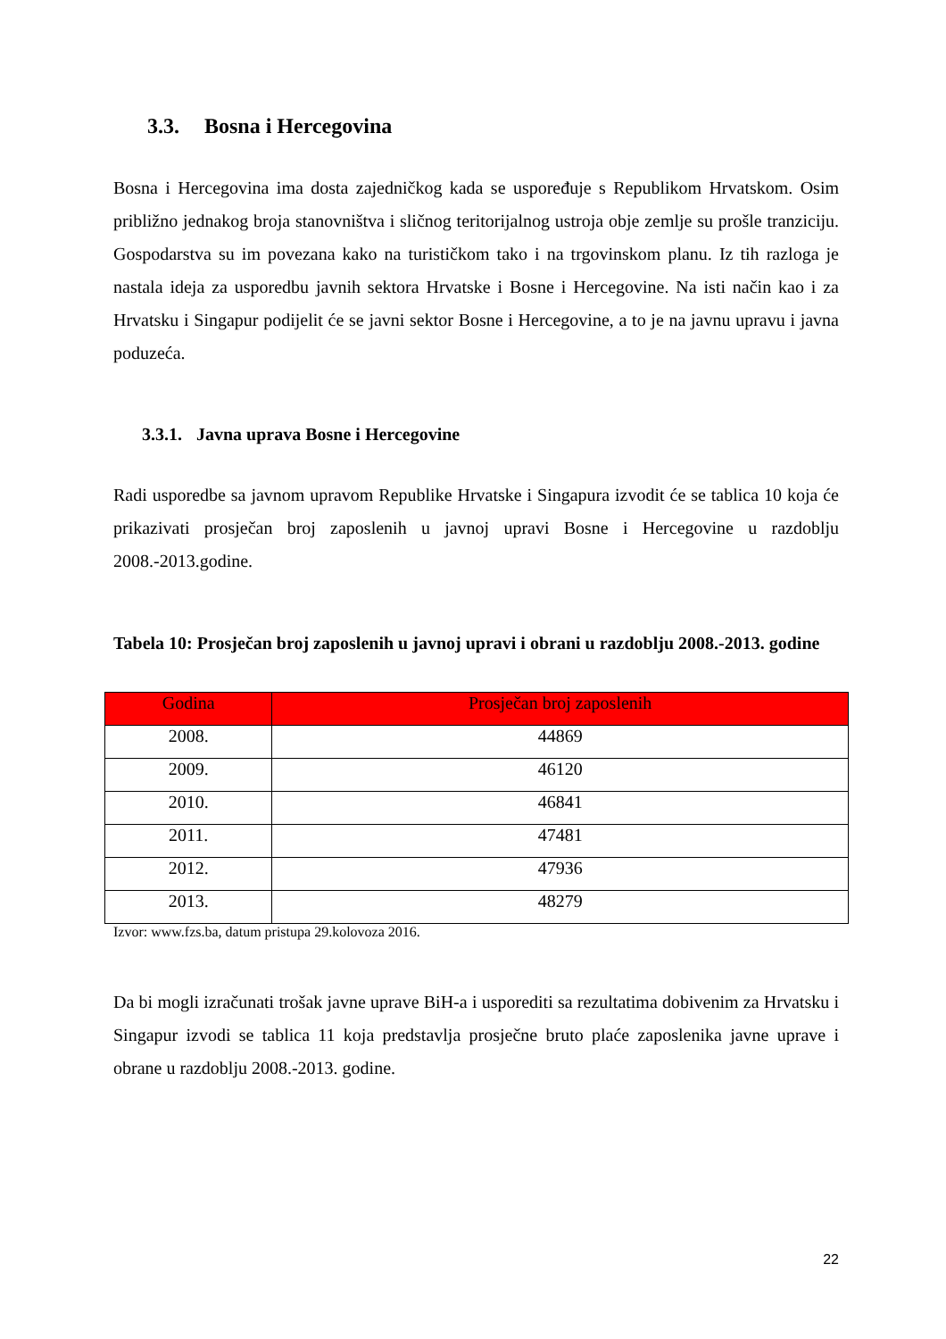3.3. Bosna i Hercegovina
Bosna i Hercegovina ima dosta zajedničkog kada se uspoređuje s Republikom Hrvatskom. Osim približno jednakog broja stanovništva i sličnog teritorijalnog ustroja obje zemlje su prošle tranziciju. Gospodarstva su im povezana kako na turističkom tako i na trgovinskom planu. Iz tih razloga je nastala ideja za usporedbu javnih sektora Hrvatske i Bosne i Hercegovine. Na isti način kao i za Hrvatsku i Singapur podijelit će se javni sektor Bosne i Hercegovine, a to je na javnu upravu i javna poduzeća.
3.3.1. Javna uprava Bosne i Hercegovine
Radi usporedbe sa javnom upravom Republike Hrvatske i Singapura izvodit će se tablica 10 koja će prikazivati prosječan broj zaposlenih u javnoj upravi Bosne i Hercegovine u razdoblju 2008.-2013.godine.
Tabela 10: Prosječan broj zaposlenih u javnoj upravi i obrani u razdoblju 2008.-2013. godine
| Godina | Prosječan broj zaposlenih |
| --- | --- |
| 2008. | 44869 |
| 2009. | 46120 |
| 2010. | 46841 |
| 2011. | 47481 |
| 2012. | 47936 |
| 2013. | 48279 |
Izvor: www.fzs.ba, datum pristupa 29.kolovoza 2016.
Da bi mogli izračunati trošak javne uprave BiH-a i usporediti sa rezultatima dobivenim za Hrvatsku i Singapur izvodi se tablica 11 koja predstavlja prosječne bruto plaće zaposlenika javne uprave i obrane u razdoblju 2008.-2013. godine.
22